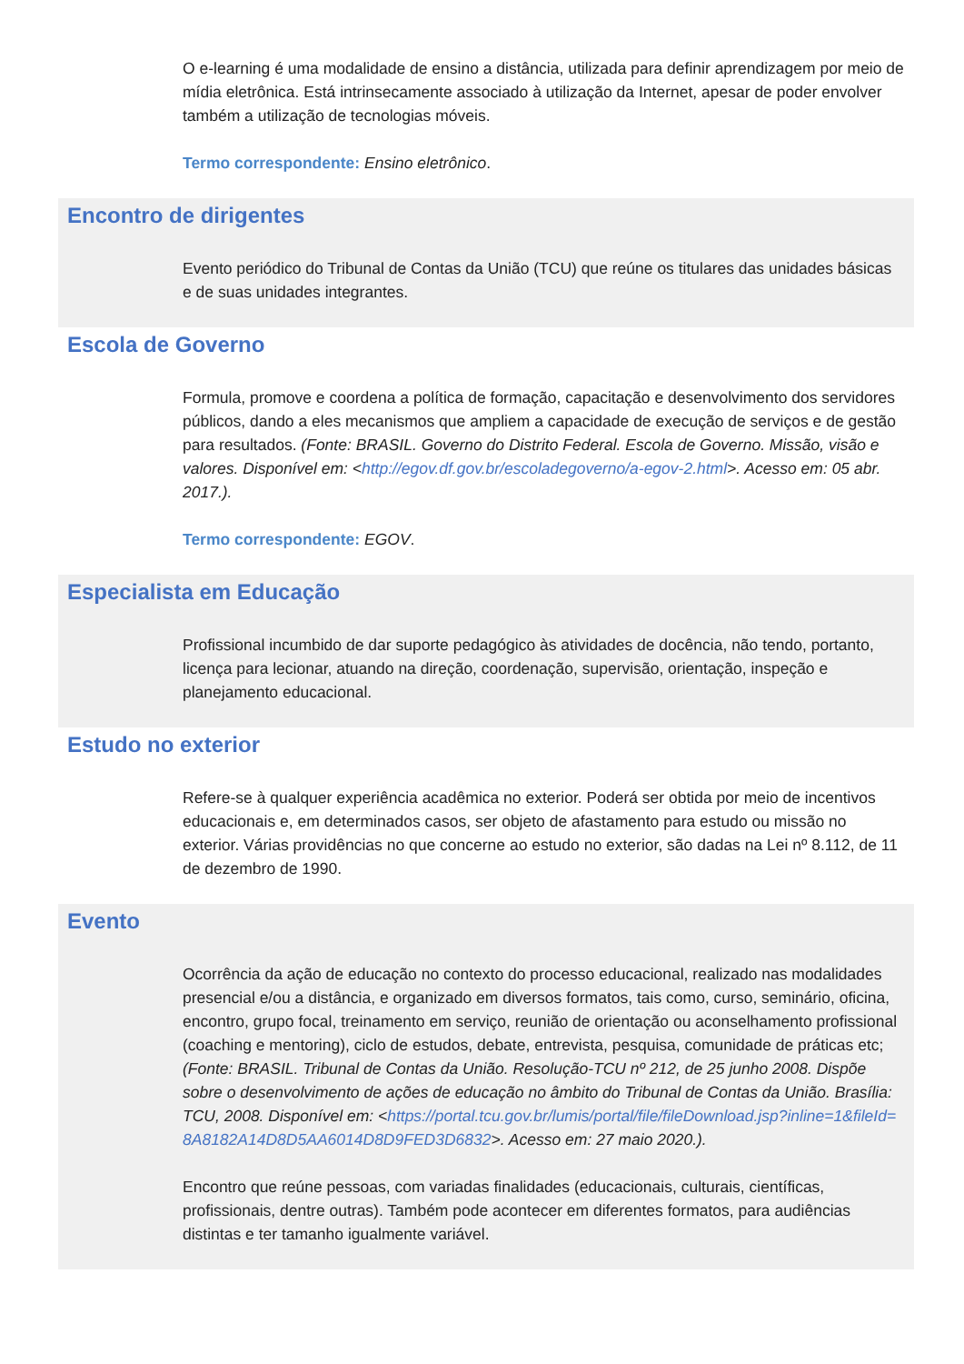O e-learning é uma modalidade de ensino a distância, utilizada para definir aprendizagem por meio de mídia eletrônica. Está intrinsecamente associado à utilização da Internet, apesar de poder envolver também a utilização de tecnologias móveis.
Termo correspondente: Ensino eletrônico.
Encontro de dirigentes
Evento periódico do Tribunal de Contas da União (TCU) que reúne os titulares das unidades básicas e de suas unidades integrantes.
Escola de Governo
Formula, promove e coordena a política de formação, capacitação e desenvolvimento dos servidores públicos, dando a eles mecanismos que ampliem a capacidade de execução de serviços e de gestão para resultados. (Fonte: BRASIL. Governo do Distrito Federal. Escola de Governo. Missão, visão e valores. Disponível em: <http://egov.df.gov.br/escoladegoverno/a-egov-2.html>. Acesso em: 05 abr. 2017.).
Termo correspondente: EGOV.
Especialista em Educação
Profissional incumbido de dar suporte pedagógico às atividades de docência, não tendo, portanto, licença para lecionar, atuando na direção, coordenação, supervisão, orientação, inspeção e planejamento educacional.
Estudo no exterior
Refere-se à qualquer experiência acadêmica no exterior. Poderá ser obtida por meio de incentivos educacionais e, em determinados casos, ser objeto de afastamento para estudo ou missão no exterior. Várias providências no que concerne ao estudo no exterior, são dadas na Lei nº 8.112, de 11 de dezembro de 1990.
Evento
Ocorrência da ação de educação no contexto do processo educacional, realizado nas modalidades presencial e/ou a distância, e organizado em diversos formatos, tais como, curso, seminário, oficina, encontro, grupo focal, treinamento em serviço, reunião de orientação ou aconselhamento profissional (coaching e mentoring), ciclo de estudos, debate, entrevista, pesquisa, comunidade de práticas etc; (Fonte: BRASIL. Tribunal de Contas da União. Resolução-TCU nº 212, de 25 junho 2008. Dispõe sobre o desenvolvimento de ações de educação no âmbito do Tribunal de Contas da União. Brasília: TCU, 2008. Disponível em: <https://portal.tcu.gov.br/lumis/portal/file/fileDownload.jsp?inline=1&fileId=8A8182A14D8D5AA6014D8D9FED3D6832>. Acesso em: 27 maio 2020.).
Encontro que reúne pessoas, com variadas finalidades (educacionais, culturais, científicas, profissionais, dentre outras). Também pode acontecer em diferentes formatos, para audiências distintas e ter tamanho igualmente variável.